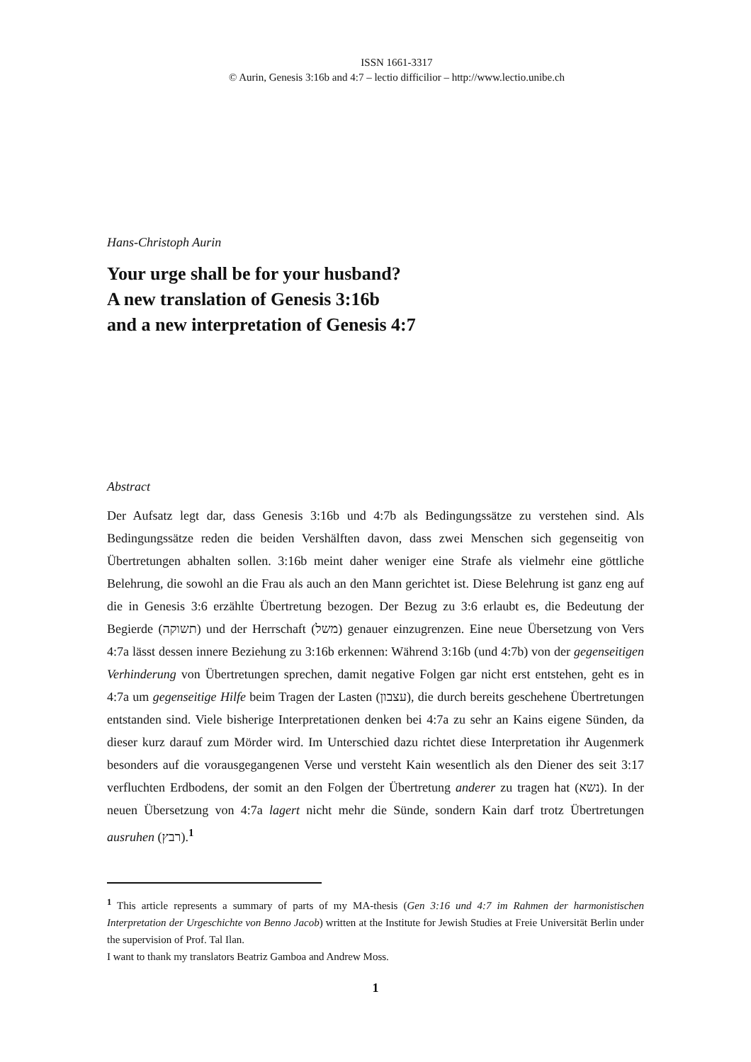ISSN 1661-3317
© Aurin, Genesis 3:16b and 4:7 – lectio difficilior – http://www.lectio.unibe.ch
Hans-Christoph Aurin
Your urge shall be for your husband?
A new translation of Genesis 3:16b
and a new interpretation of Genesis 4:7
Abstract
Der Aufsatz legt dar, dass Genesis 3:16b und 4:7b als Bedingungssätze zu verstehen sind. Als Bedingungssätze reden die beiden Vershälften davon, dass zwei Menschen sich gegenseitig von Übertretungen abhalten sollen. 3:16b meint daher weniger eine Strafe als vielmehr eine göttliche Belehrung, die sowohl an die Frau als auch an den Mann gerichtet ist. Diese Belehrung ist ganz eng auf die in Genesis 3:6 erzählte Übertretung bezogen. Der Bezug zu 3:6 erlaubt es, die Bedeutung der Begierde (תשוקה) und der Herrschaft (משל) genauer einzugrenzen. Eine neue Übersetzung von Vers 4:7a lässt dessen innere Beziehung zu 3:16b erkennen: Während 3:16b (und 4:7b) von der gegenseitigen Verhinderung von Übertretungen sprechen, damit negative Folgen gar nicht erst entstehen, geht es in 4:7a um gegenseitige Hilfe beim Tragen der Lasten (עצבון), die durch bereits geschehene Übertretungen entstanden sind. Viele bisherige Interpretationen denken bei 4:7a zu sehr an Kains eigene Sünden, da dieser kurz darauf zum Mörder wird. Im Unterschied dazu richtet diese Interpretation ihr Augenmerk besonders auf die vorausgegangenen Verse und versteht Kain wesentlich als den Diener des seit 3:17 verfluchten Erdbodens, der somit an den Folgen der Übertretung anderer zu tragen hat (נשא). In der neuen Übersetzung von 4:7a lagert nicht mehr die Sünde, sondern Kain darf trotz Übertretungen ausruhen (רבץ).<sup>1</sup>
<sup>1</sup> This article represents a summary of parts of my MA-thesis (Gen 3:16 und 4:7 im Rahmen der harmonistischen Interpretation der Urgeschichte von Benno Jacob) written at the Institute for Jewish Studies at Freie Universität Berlin under the supervision of Prof. Tal Ilan.
I want to thank my translators Beatriz Gamboa and Andrew Moss.
1